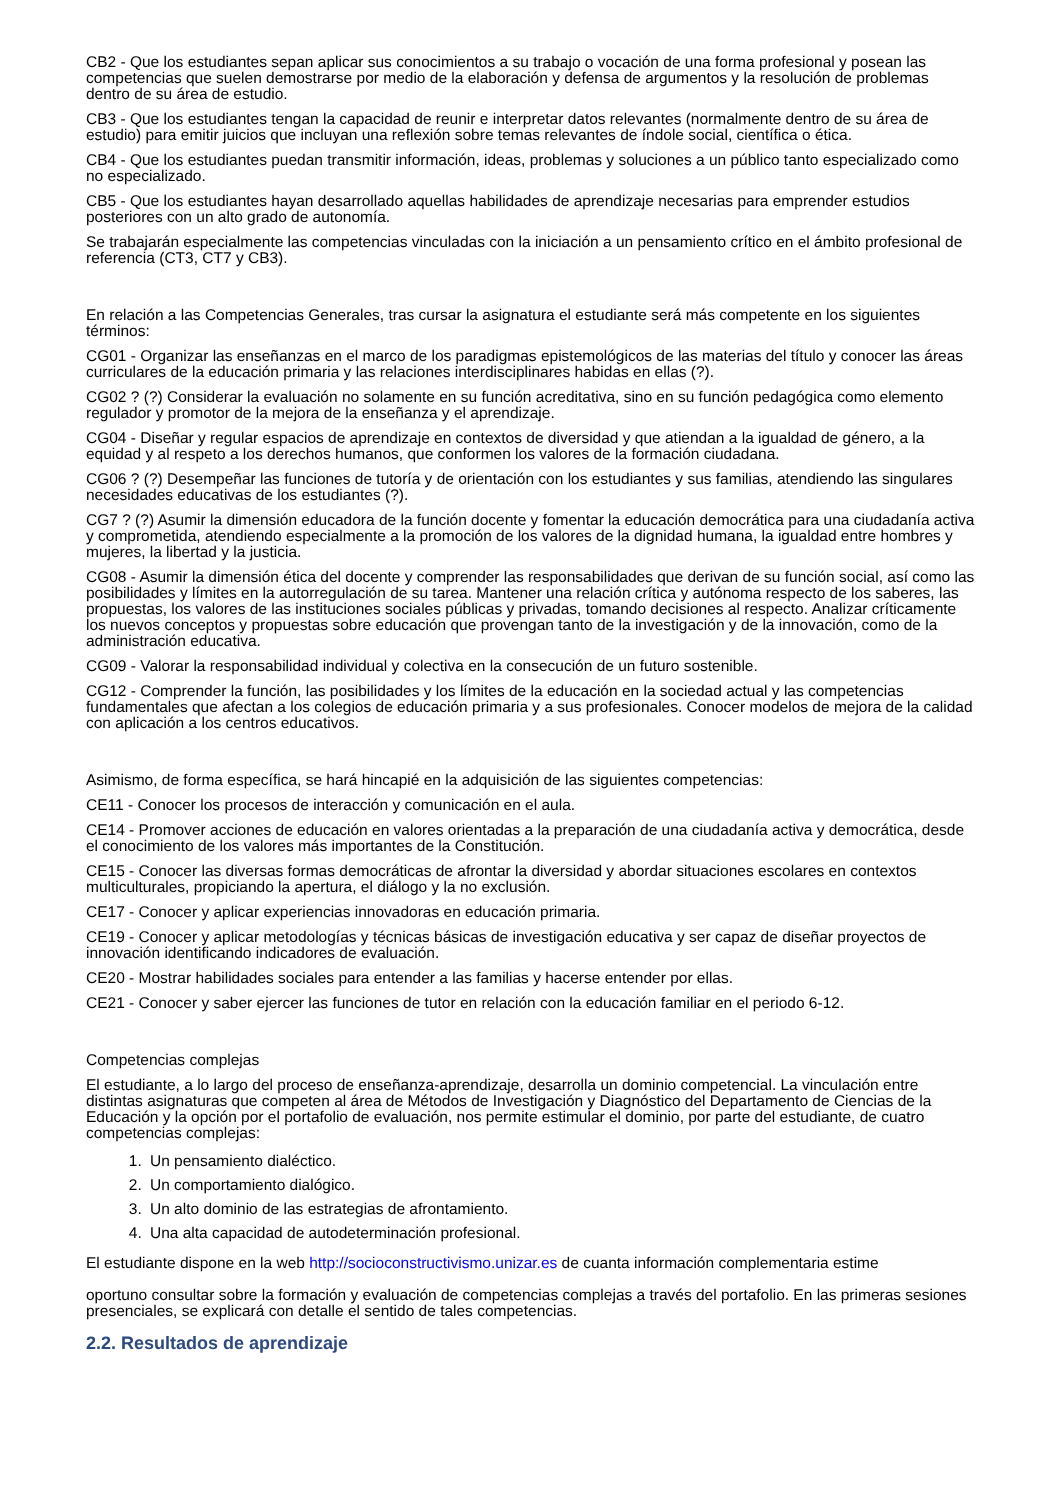CB2 - Que los estudiantes sepan aplicar sus conocimientos a su trabajo o vocación de una forma profesional y posean las competencias que suelen demostrarse por medio de la elaboración y defensa de argumentos y la resolución de problemas dentro de su área de estudio.
CB3 - Que los estudiantes tengan la capacidad de reunir e interpretar datos relevantes (normalmente dentro de su área de estudio) para emitir juicios que incluyan una reflexión sobre temas relevantes de índole social, científica o ética.
CB4 - Que los estudiantes puedan transmitir información, ideas, problemas y soluciones a un público tanto especializado como no especializado.
CB5 - Que los estudiantes hayan desarrollado aquellas habilidades de aprendizaje necesarias para emprender estudios posteriores con un alto grado de autonomía.
Se trabajarán especialmente las competencias vinculadas con la iniciación a un pensamiento crítico en el ámbito profesional de referencia (CT3, CT7 y CB3).
En relación a las Competencias Generales, tras cursar la asignatura el estudiante será más competente en los siguientes términos:
CG01 - Organizar las enseñanzas en el marco de los paradigmas epistemológicos de las materias del título y conocer las áreas curriculares de la educación primaria y las relaciones interdisciplinares habidas en ellas (?).
CG02 ? (?) Considerar la evaluación no solamente en su función acreditativa, sino en su función pedagógica como elemento regulador y promotor de la mejora de la enseñanza y el aprendizaje.
CG04 - Diseñar y regular espacios de aprendizaje en contextos de diversidad y que atiendan a la igualdad de género, a la equidad y al respeto a los derechos humanos, que conformen los valores de la formación ciudadana.
CG06 ? (?) Desempeñar las funciones de tutoría y de orientación con los estudiantes y sus familias, atendiendo las singulares necesidades educativas de los estudiantes (?).
CG7 ? (?) Asumir la dimensión educadora de la función docente y fomentar la educación democrática para una ciudadanía activa y comprometida, atendiendo especialmente a la promoción de los valores de la dignidad humana, la igualdad entre hombres y mujeres, la libertad y la justicia.
CG08 - Asumir la dimensión ética del docente y comprender las responsabilidades que derivan de su función social, así como las posibilidades y límites en la autorregulación de su tarea. Mantener una relación crítica y autónoma respecto de los saberes, las propuestas, los valores de las instituciones sociales públicas y privadas, tomando decisiones al respecto. Analizar críticamente los nuevos conceptos y propuestas sobre educación que provengan tanto de la investigación y de la innovación, como de la administración educativa.
CG09 - Valorar la responsabilidad individual y colectiva en la consecución de un futuro sostenible.
CG12 - Comprender la función, las posibilidades y los límites de la educación en la sociedad actual y las competencias fundamentales que afectan a los colegios de educación primaria y a sus profesionales. Conocer modelos de mejora de la calidad con aplicación a los centros educativos.
Asimismo, de forma específica, se hará hincapié en la adquisición de las siguientes competencias:
CE11 - Conocer los procesos de interacción y comunicación en el aula.
CE14 - Promover acciones de educación en valores orientadas a la preparación de una ciudadanía activa y democrática, desde el conocimiento de los valores más importantes de la Constitución.
CE15 - Conocer las diversas formas democráticas de afrontar la diversidad y abordar situaciones escolares en contextos multiculturales, propiciando la apertura, el diálogo y la no exclusión.
CE17 - Conocer y aplicar experiencias innovadoras en educación primaria.
CE19 - Conocer y aplicar metodologías y técnicas básicas de investigación educativa y ser capaz de diseñar proyectos de innovación identificando indicadores de evaluación.
CE20 - Mostrar habilidades sociales para entender a las familias y hacerse entender por ellas.
CE21 - Conocer y saber ejercer las funciones de tutor en relación con la educación familiar en el periodo 6-12.
Competencias complejas
El estudiante, a lo largo del proceso de enseñanza-aprendizaje, desarrolla un dominio competencial. La vinculación entre distintas asignaturas que competen al área de Métodos de Investigación y Diagnóstico del Departamento de Ciencias de la Educación y la opción por el portafolio de evaluación, nos permite estimular el dominio, por parte del estudiante, de cuatro competencias complejas:
1. Un pensamiento dialéctico.
2. Un comportamiento dialógico.
3. Un alto dominio de las estrategias de afrontamiento.
4. Una alta capacidad de autodeterminación profesional.
El estudiante dispone en la web http://socioconstructivismo.unizar.es de cuanta información complementaria estime
oportuno consultar sobre la formación y evaluación de competencias complejas a través del portafolio. En las primeras sesiones presenciales, se explicará con detalle el sentido de tales competencias.
2.2. Resultados de aprendizaje